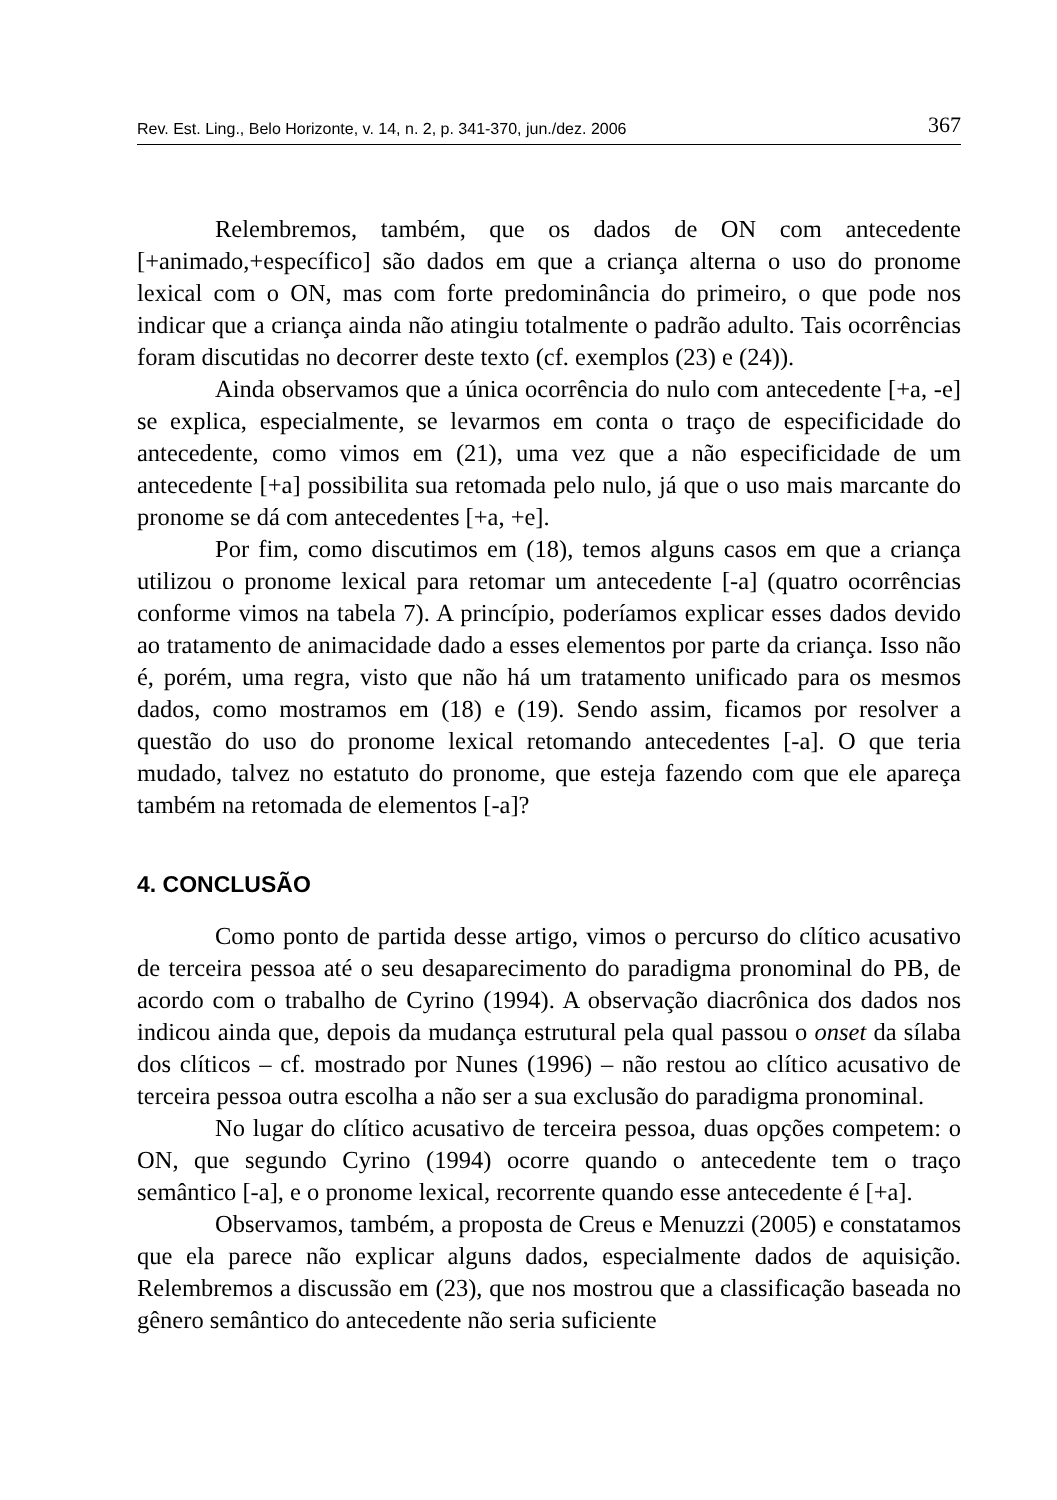Rev. Est. Ling., Belo Horizonte, v. 14, n. 2, p. 341-370, jun./dez. 2006 367
Relembremos, também, que os dados de ON com antecedente [+animado,+específico] são dados em que a criança alterna o uso do pronome lexical com o ON, mas com forte predominância do primeiro, o que pode nos indicar que a criança ainda não atingiu totalmente o padrão adulto. Tais ocorrências foram discutidas no decorrer deste texto (cf. exemplos (23) e (24)).
Ainda observamos que a única ocorrência do nulo com antecedente [+a, -e] se explica, especialmente, se levarmos em conta o traço de especificidade do antecedente, como vimos em (21), uma vez que a não especificidade de um antecedente [+a] possibilita sua retomada pelo nulo, já que o uso mais marcante do pronome se dá com antecedentes [+a, +e].
Por fim, como discutimos em (18), temos alguns casos em que a criança utilizou o pronome lexical para retomar um antecedente [-a] (quatro ocorrências conforme vimos na tabela 7). A princípio, poderíamos explicar esses dados devido ao tratamento de animacidade dado a esses elementos por parte da criança. Isso não é, porém, uma regra, visto que não há um tratamento unificado para os mesmos dados, como mostramos em (18) e (19). Sendo assim, ficamos por resolver a questão do uso do pronome lexical retomando antecedentes [-a]. O que teria mudado, talvez no estatuto do pronome, que esteja fazendo com que ele apareça também na retomada de elementos [-a]?
4. CONCLUSÃO
Como ponto de partida desse artigo, vimos o percurso do clítico acusativo de terceira pessoa até o seu desaparecimento do paradigma pronominal do PB, de acordo com o trabalho de Cyrino (1994). A observação diacrônica dos dados nos indicou ainda que, depois da mudança estrutural pela qual passou o onset da sílaba dos clíticos – cf. mostrado por Nunes (1996) – não restou ao clítico acusativo de terceira pessoa outra escolha a não ser a sua exclusão do paradigma pronominal.
No lugar do clítico acusativo de terceira pessoa, duas opções competem: o ON, que segundo Cyrino (1994) ocorre quando o antecedente tem o traço semântico [-a], e o pronome lexical, recorrente quando esse antecedente é [+a].
Observamos, também, a proposta de Creus e Menuzzi (2005) e constatamos que ela parece não explicar alguns dados, especialmente dados de aquisição. Relembremos a discussão em (23), que nos mostrou que a classificação baseada no gênero semântico do antecedente não seria suficiente